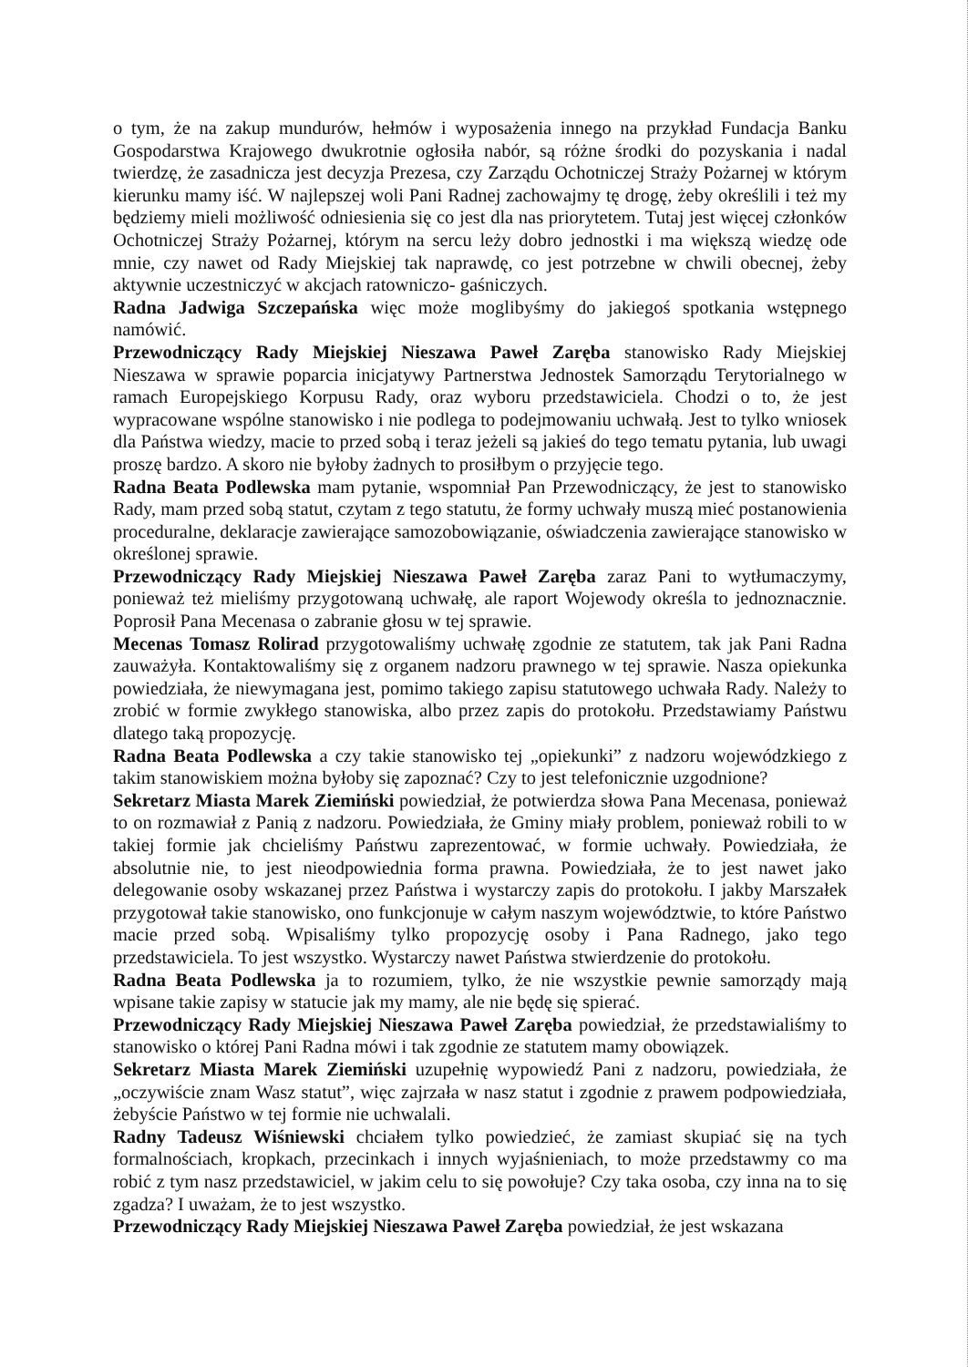o tym, że na zakup mundurów, hełmów i wyposażenia innego na przykład Fundacja Banku Gospodarstwa Krajowego dwukrotnie ogłosiła nabór, są różne środki do pozyskania i nadal twierdzę, że zasadnicza jest decyzja Prezesa, czy Zarządu Ochotniczej Straży Pożarnej w którym kierunku mamy iść. W najlepszej woli Pani Radnej zachowajmy tę drogę, żeby określili i też my będziemy mieli możliwość odniesienia się co jest dla nas priorytetem. Tutaj jest więcej członków Ochotniczej Straży Pożarnej, którym na sercu leży dobro jednostki i ma większą wiedzę ode mnie, czy nawet od Rady Miejskiej tak naprawdę, co jest potrzebne w chwili obecnej, żeby aktywnie uczestniczyć w akcjach ratowniczo- gaśniczych.
Radna Jadwiga Szczepańska więc może moglibyśmy do jakiegoś spotkania wstępnego namówić.
Przewodniczący Rady Miejskiej Nieszawa Paweł Zaręba stanowisko Rady Miejskiej Nieszawa w sprawie poparcia inicjatywy Partnerstwa Jednostek Samorządu Terytorialnego w ramach Europejskiego Korpusu Rady, oraz wyboru przedstawiciela. Chodzi o to, że jest wypracowane wspólne stanowisko i nie podlega to podejmowaniu uchwałą. Jest to tylko wniosek dla Państwa wiedzy, macie to przed sobą i teraz jeżeli są jakieś do tego tematu pytania, lub uwagi proszę bardzo. A skoro nie byłoby żadnych to prosiłbym o przyjęcie tego.
Radna Beata Podlewska mam pytanie, wspomniał Pan Przewodniczący, że jest to stanowisko Rady, mam przed sobą statut, czytam z tego statutu, że formy uchwały muszą mieć postanowienia proceduralne, deklaracje zawierające samozobowiązanie, oświadczenia zawierające stanowisko w określonej sprawie.
Przewodniczący Rady Miejskiej Nieszawa Paweł Zaręba zaraz Pani to wytłumaczymy, ponieważ też mieliśmy przygotowaną uchwałę, ale raport Wojewody określa to jednoznacznie. Poprosił Pana Mecenasa o zabranie głosu w tej sprawie.
Mecenas Tomasz Rolirad przygotowaliśmy uchwałę zgodnie ze statutem, tak jak Pani Radna zauważyła. Kontaktowaliśmy się z organem nadzoru prawnego w tej sprawie. Nasza opiekunka powiedziała, że niewymagana jest, pomimo takiego zapisu statutowego uchwała Rady. Należy to zrobić w formie zwykłego stanowiska, albo przez zapis do protokołu. Przedstawiamy Państwu dlatego taką propozycję.
Radna Beata Podlewska a czy takie stanowisko tej „opiekunki” z nadzoru wojewódzkiego z takim stanowiskiem można byłoby się zapoznać? Czy to jest telefonicznie uzgodnione?
Sekretarz Miasta Marek Ziemiński powiedział, że potwierdza słowa Pana Mecenasa, ponieważ to on rozmawiał z Panią z nadzoru. Powiedziała, że Gminy miały problem, ponieważ robili to w takiej formie jak chcieliśmy Państwu zaprezentować, w formie uchwały. Powiedziała, że absolutnie nie, to jest nieodpowiednia forma prawna. Powiedziała, że to jest nawet jako delegowanie osoby wskazanej przez Państwa i wystarczy zapis do protokołu. I jakby Marszałek przygotował takie stanowisko, ono funkcjonuje w całym naszym województwie, to które Państwo macie przed sobą. Wpisaliśmy tylko propozycję osoby i Pana Radnego, jako tego przedstawiciela. To jest wszystko. Wystarczy nawet Państwa stwierdzenie do protokołu.
Radna Beata Podlewska ja to rozumiem, tylko, że nie wszystkie pewnie samorządy mają wpisane takie zapisy w statucie jak my mamy, ale nie będę się spierać.
Przewodniczący Rady Miejskiej Nieszawa Paweł Zaręba powiedział, że przedstawialiśmy to stanowisko o której Pani Radna mówi i tak zgodnie ze statutem mamy obowiązek.
Sekretarz Miasta Marek Ziemiński uzupełnię wypowiedź Pani z nadzoru, powiedziała, że „oczywiście znam Wasz statut”, więc zajrzała w nasz statut i zgodnie z prawem podpowiedziała, żebyście Państwo w tej formie nie uchwalali.
Radny Tadeusz Wiśniewski chciałem tylko powiedzieć, że zamiast skupiać się na tych formalnościach, kropkach, przecinkach i innych wyjaśnieniach, to może przedstawmy co ma robić z tym nasz przedstawiciel, w jakim celu to się powołuje? Czy taka osoba, czy inna na to się zgadza? I uważam, że to jest wszystko.
Przewodniczący Rady Miejskiej Nieszawa Paweł Zaręba powiedział, że jest wskazana